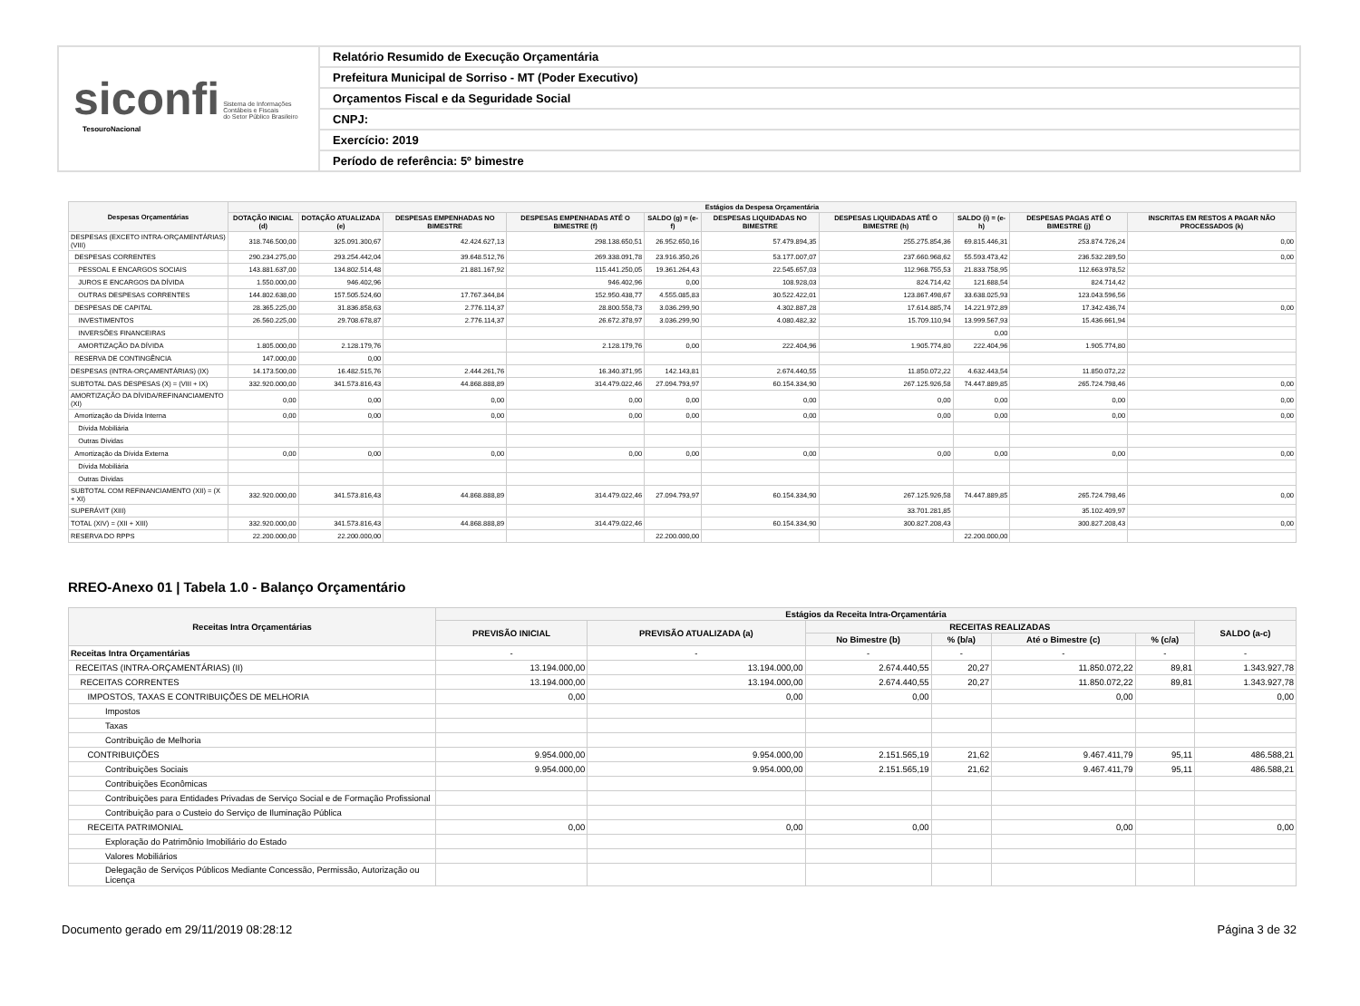siconfi Sistema de Informações
Contábeis e Fiscais
do Setor Público Brasileiro
TesouroNacional
Relatório Resumido de Execução Orçamentária
Prefeitura Municipal de Sorriso - MT (Poder Executivo)
Orçamentos Fiscal e da Seguridade Social
CNPJ:
Exercício: 2019
Período de referência: 5º bimestre
| Despesas Orçamentárias | Estágios da Despesa Orçamentária | | | | | | | | | |
| --- | --- | --- | --- | --- | --- | --- | --- | --- | --- | --- |
| | DOTAÇÃO INICIAL (d) | DOTAÇÃO ATUALIZADA (e) | DESPESAS EMPENHADAS NO BIMESTRE | DESPESAS EMPENHADAS ATÉ O BIMESTRE (f) | SALDO (g) = (e-f) | DESPESAS LIQUIDADAS NO BIMESTRE | DESPESAS LIQUIDADAS ATÉ O BIMESTRE (h) | SALDO (i) = (e-h) | DESPESAS PAGAS ATÉ O BIMESTRE (j) | INSCRITAS EM RESTOS A PAGAR NÃO PROCESSADOS (k) |
| DESPESAS (EXCETO INTRA-ORÇAMENTÁRIAS) (VIII) | 318.746.500,00 | 325.091.300,67 | 42.424.627,13 | 298.138.650,51 | 26.952.650,16 | 57.479.894,35 | 255.275.854,36 | 69.815.446,31 | 253.874.726,24 | 0,00 |
| DESPESAS CORRENTES | 290.234.275,00 | 293.254.442,04 | 39.648.512,76 | 269.338.091,78 | 23.916.350,26 | 53.177.007,07 | 237.660.968,62 | 55.593.473,42 | 236.532.289,50 | 0,00 |
| PESSOAL E ENCARGOS SOCIAIS | 143.881.637,00 | 134.802.514,48 | 21.881.167,92 | 115.441.250,05 | 19.361.264,43 | 22.545.657,03 | 112.968.755,53 | 21.833.758,95 | 112.663.978,52 | |
| JUROS E ENCARGOS DA DÍVIDA | 1.550.000,00 | 946.402,96 | | 946.402,96 | 0,00 | 108.928,03 | 824.714,42 | 121.688,54 | 824.714,42 | |
| OUTRAS DESPESAS CORRENTES | 144.802.638,00 | 157.505.524,60 | 17.767.344,84 | 152.950.438,77 | 4.555.085,83 | 30.522.422,01 | 123.867.498,67 | 33.638.025,93 | 123.043.596,56 | |
| DESPESAS DE CAPITAL | 28.365.225,00 | 31.836.858,63 | 2.776.114,37 | 28.800.558,73 | 3.036.299,90 | 4.302.887,28 | 17.614.885,74 | 14.221.972,89 | 17.342.436,74 | 0,00 |
| INVESTIMENTOS | 26.560.225,00 | 29.708.678,87 | 2.776.114,37 | 26.672.378,97 | 3.036.299,90 | 4.080.482,32 | 15.709.110,94 | 13.999.567,93 | 15.436.661,94 | |
| INVERSÕES FINANCEIRAS | | | | | | | | 0,00 | | |
| AMORTIZAÇÃO DA DÍVIDA | 1.805.000,00 | 2.128.179,76 | | 2.128.179,76 | 0,00 | 222.404,96 | 1.905.774,80 | 222.404,96 | 1.905.774,80 | |
| RESERVA DE CONTINGÊNCIA | 147.000,00 | 0,00 | | | | | | | | |
| DESPESAS (INTRA-ORÇAMENTÁRIAS) (IX) | 14.173.500,00 | 16.482.515,76 | 2.444.261,76 | 16.340.371,95 | 142.143,81 | 2.674.440,55 | 11.850.072,22 | 4.632.443,54 | 11.850.072,22 | |
| SUBTOTAL DAS DESPESAS (X) = (VIII + IX) | 332.920.000,00 | 341.573.816,43 | 44.868.888,89 | 314.479.022,46 | 27.094.793,97 | 60.154.334,90 | 267.125.926,58 | 74.447.889,85 | 265.724.798,46 | 0,00 |
| AMORTIZAÇÃO DA DÍVIDA/REFINANCIAMENTO (XI) | 0,00 | 0,00 | 0,00 | 0,00 | 0,00 | 0,00 | 0,00 | 0,00 | 0,00 | 0,00 |
| Amortização da Dívida Interna | 0,00 | 0,00 | 0,00 | 0,00 | 0,00 | 0,00 | 0,00 | 0,00 | 0,00 | 0,00 |
| Dívida Mobiliária | | | | | | | | | | |
| Outras Dívidas | | | | | | | | | | |
| Amortização da Dívida Externa | 0,00 | 0,00 | 0,00 | 0,00 | 0,00 | 0,00 | 0,00 | 0,00 | 0,00 | 0,00 |
| Dívida Mobiliária | | | | | | | | | | |
| Outras Dívidas | | | | | | | | | | |
| SUBTOTAL COM REFINANCIAMENTO (XII) = (X + XI) | 332.920.000,00 | 341.573.816,43 | 44.868.888,89 | 314.479.022,46 | 27.094.793,97 | 60.154.334,90 | 267.125.926,58 | 74.447.889,85 | 265.724.798,46 | 0,00 |
| SUPERÁVIT (XIII) | | | | | | | 33.701.281,85 | | 35.102.409,97 | |
| TOTAL (XIV) = (XII + XIII) | 332.920.000,00 | 341.573.816,43 | 44.868.888,89 | 314.479.022,46 | | 60.154.334,90 | 300.827.208,43 | | 300.827.208,43 | 0,00 |
| RESERVA DO RPPS | 22.200.000,00 | 22.200.000,00 | | | 22.200.000,00 | | | 22.200.000,00 | | |
RREO-Anexo 01 | Tabela 1.0 - Balanço Orçamentário
| Receitas Intra Orçamentárias | Estágios da Receita Intra-Orçamentária | | | | | | |
| --- | --- | --- | --- | --- | --- | --- | --- |
| | PREVISÃO INICIAL | PREVISÃO ATUALIZADA (a) | RECEITAS REALIZADAS | | | | SALDO (a-c) |
| | | | No Bimestre (b) | % (b/a) | Até o Bimestre (c) | % (c/a) | |
| Receitas Intra Orçamentárias | - | - | - | - | - | - | - |
| RECEITAS (INTRA-ORÇAMENTÁRIAS) (II) | 13.194.000,00 | 13.194.000,00 | 2.674.440,55 | 20,27 | 11.850.072,22 | 89,81 | 1.343.927,78 |
| RECEITAS CORRENTES | 13.194.000,00 | 13.194.000,00 | 2.674.440,55 | 20,27 | 11.850.072,22 | 89,81 | 1.343.927,78 |
| IMPOSTOS, TAXAS E CONTRIBUIÇÕES DE MELHORIA | 0,00 | 0,00 | 0,00 | | 0,00 | | 0,00 |
| Impostos | | | | | | | |
| Taxas | | | | | | | |
| Contribuição de Melhoria | | | | | | | |
| CONTRIBUIÇÕES | 9.954.000,00 | 9.954.000,00 | 2.151.565,19 | 21,62 | 9.467.411,79 | 95,11 | 486.588,21 |
| Contribuições Sociais | 9.954.000,00 | 9.954.000,00 | 2.151.565,19 | 21,62 | 9.467.411,79 | 95,11 | 486.588,21 |
| Contribuições Econômicas | | | | | | | |
| Contribuições para Entidades Privadas de Serviço Social e de Formação Profissional | | | | | | | |
| Contribuição para o Custeio do Serviço de Iluminação Pública | | | | | | | |
| RECEITA PATRIMONIAL | 0,00 | 0,00 | 0,00 | | 0,00 | | 0,00 |
| Exploração do Patrimônio Imobiliário do Estado | | | | | | | |
| Valores Mobiliários | | | | | | | |
| Delegação de Serviços Públicos Mediante Concessão, Permissão, Autorização ou Licença | | | | | | | |
Documento gerado em 29/11/2019 08:28:12 Página 3 de 32